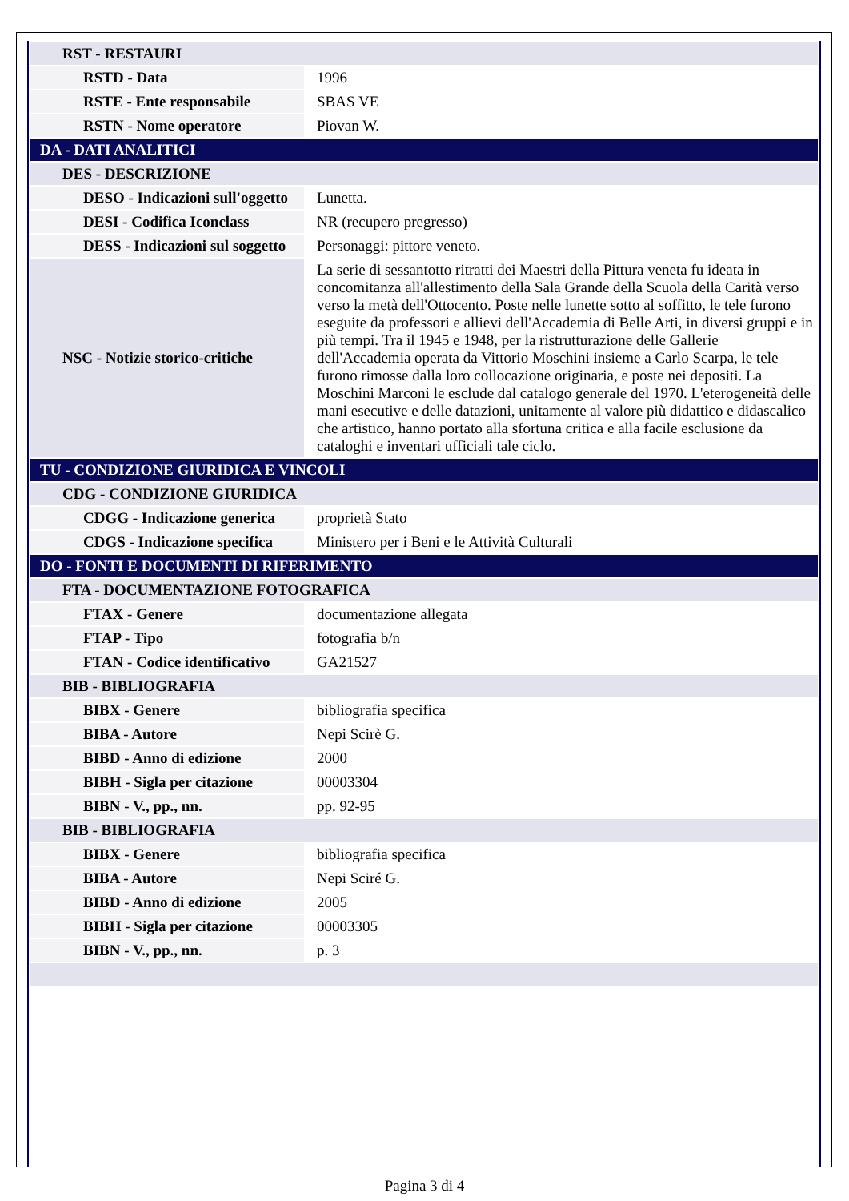| RST - RESTAURI | |
| RSTD - Data | 1996 |
| RSTE - Ente responsabile | SBAS VE |
| RSTN - Nome operatore | Piovan W. |
| DA - DATI ANALITICI | |
| DES - DESCRIZIONE | |
| DESO - Indicazioni sull'oggetto | Lunetta. |
| DESI - Codifica Iconclass | NR (recupero pregresso) |
| DESS - Indicazioni sul soggetto | Personaggi: pittore veneto. |
| NSC - Notizie storico-critiche | La serie di sessantotto ritratti dei Maestri della Pittura veneta fu ideata in concomitanza all'allestimento della Sala Grande della Scuola della Carità verso verso la metà dell'Ottocento. Poste nelle lunette sotto al soffitto, le tele furono eseguite da professori e allievi dell'Accademia di Belle Arti, in diversi gruppi e in più tempi. Tra il 1945 e 1948, per la ristrutturazione delle Gallerie dell'Accademia operata da Vittorio Moschini insieme a Carlo Scarpa, le tele furono rimosse dalla loro collocazione originaria, e poste nei depositi. La Moschini Marconi le esclude dal catalogo generale del 1970. L'eterogeneità delle mani esecutive e delle datazioni, unitamente al valore più didattico e didascalico che artistico, hanno portato alla sfortuna critica e alla facile esclusione da cataloghi e inventari ufficiali tale ciclo. |
| TU - CONDIZIONE GIURIDICA E VINCOLI | |
| CDG - CONDIZIONE GIURIDICA | |
| CDGG - Indicazione generica | proprietà Stato |
| CDGS - Indicazione specifica | Ministero per i Beni e le Attività Culturali |
| DO - FONTI E DOCUMENTI DI RIFERIMENTO | |
| FTA - DOCUMENTAZIONE FOTOGRAFICA | |
| FTAX - Genere | documentazione allegata |
| FTAP - Tipo | fotografia b/n |
| FTAN - Codice identificativo | GA21527 |
| BIB - BIBLIOGRAFIA | |
| BIBX - Genere | bibliografia specifica |
| BIBA - Autore | Nepi Scirè G. |
| BIBD - Anno di edizione | 2000 |
| BIBH - Sigla per citazione | 00003304 |
| BIBN - V., pp., nn. | pp. 92-95 |
| BIB - BIBLIOGRAFIA | |
| BIBX - Genere | bibliografia specifica |
| BIBA - Autore | Nepi Sciré G. |
| BIBD - Anno di edizione | 2005 |
| BIBH - Sigla per citazione | 00003305 |
| BIBN - V., pp., nn. | p. 3 |
Pagina 3 di 4